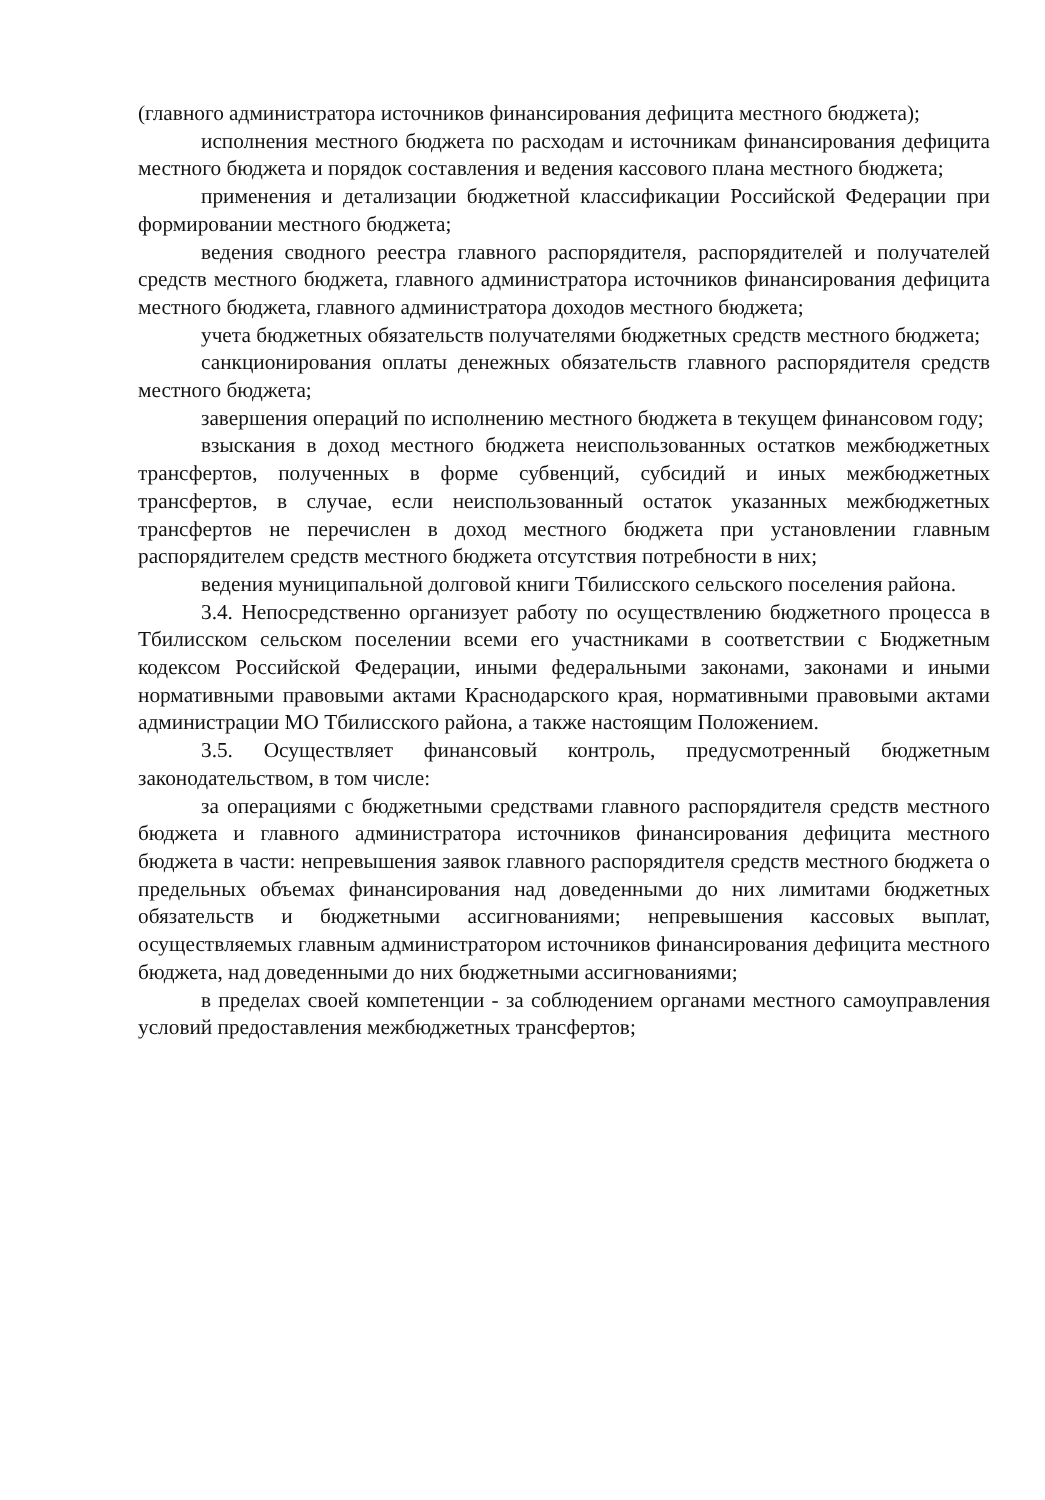(главного администратора источников финансирования дефицита местного бюджета);
исполнения местного бюджета по расходам и источникам финансирования дефицита местного бюджета и порядок составления и ведения кассового плана местного бюджета;
применения и детализации бюджетной классификации Российской Федерации при формировании местного бюджета;
ведения сводного реестра главного распорядителя, распорядителей и получателей средств местного бюджета, главного администратора источников финансирования дефицита местного бюджета, главного администратора доходов местного бюджета;
учета бюджетных обязательств получателями бюджетных средств местного бюджета;
санкционирования оплаты денежных обязательств главного распорядителя средств местного бюджета;
завершения операций по исполнению местного бюджета в текущем финансовом году;
взыскания в доход местного бюджета неиспользованных остатков межбюджетных трансфертов, полученных в форме субвенций, субсидий и иных межбюджетных трансфертов, в случае, если неиспользованный остаток указанных межбюджетных трансфертов не перечислен в доход местного бюджета при установлении главным распорядителем средств местного бюджета отсутствия потребности в них;
ведения муниципальной долговой книги Тбилисского сельского поселения района.
3.4. Непосредственно организует работу по осуществлению бюджетного процесса в Тбилисском сельском поселении всеми его участниками в соответствии с Бюджетным кодексом Российской Федерации, иными федеральными законами, законами и иными нормативными правовыми актами Краснодарского края, нормативными правовыми актами администрации МО Тбилисского района, а также настоящим Положением.
3.5. Осуществляет финансовый контроль, предусмотренный бюджетным законодательством, в том числе:
за операциями с бюджетными средствами главного распорядителя средств местного бюджета и главного администратора источников финансирования дефицита местного бюджета в части: непревышения заявок главного распорядителя средств местного бюджета о предельных объемах финансирования над доведенными до них лимитами бюджетных обязательств и бюджетными ассигнованиями; непревышения кассовых выплат, осуществляемых главным администратором источников финансирования дефицита местного бюджета, над доведенными до них бюджетными ассигнованиями;
в пределах своей компетенции - за соблюдением органами местного самоуправления условий предоставления межбюджетных трансфертов;